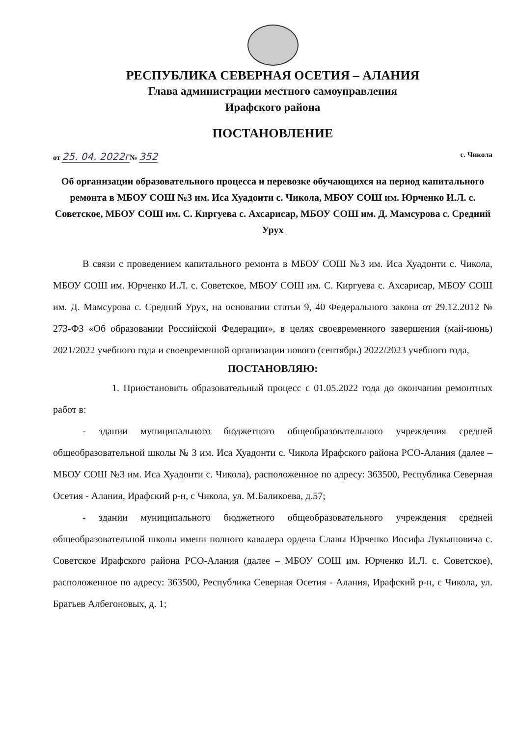РЕСПУБЛИКА СЕВЕРНАЯ ОСЕТИЯ – АЛАНИЯ
Глава администрации местного самоуправления
Ирафского района
ПОСТАНОВЛЕНИЕ
от 25. 04. 2022г№ 352 с. Чикола
Об организации образовательного процесса и перевозке обучающихся на период капитального ремонта в МБОУ СОШ №3 им. Иса Хуадонти с. Чикола, МБОУ СОШ им. Юрченко И.Л. с. Советское, МБОУ СОШ им. С. Киргуева с. Ахсарисар, МБОУ СОШ им. Д. Мамсурова с. Средний Урух
В связи с проведением капитального ремонта в МБОУ СОШ №3 им. Иса Хуадонти с. Чикола, МБОУ СОШ им. Юрченко И.Л. с. Советское, МБОУ СОШ им. С. Киргуева с. Ахсарисар, МБОУ СОШ им. Д. Мамсурова с. Средний Урух, на основании статьи 9, 40 Федерального закона от 29.12.2012 № 273-ФЗ «Об образовании Российской Федерации», в целях своевременного завершения (май-июнь) 2021/2022 учебного года и своевременной организации нового (сентябрь) 2022/2023 учебного года,
ПОСТАНОВЛЯЮ:
1. Приостановить образовательный процесс с 01.05.2022 года до окончания ремонтных работ в:
- здании муниципального бюджетного общеобразовательного учреждения средней общеобразовательной школы № 3 им. Иса Хуадонти с. Чикола Ирафского района РСО-Алания (далее – МБОУ СОШ №3 им. Иса Хуадонти с. Чикола), расположенное по адресу: 363500, Республика Северная Осетия - Алания, Ирафский р-н, с Чикола, ул. М.Баликоева, д.57;
- здании муниципального бюджетного общеобразовательного учреждения средней общеобразовательной школы имени полного кавалера ордена Славы Юрченко Иосифа Лукьяновича с. Советское Ирафского района РСО-Алания (далее – МБОУ СОШ им. Юрченко И.Л. с. Советское), расположенное по адресу: 363500, Республика Северная Осетия - Алания, Ирафский р-н, с Чикола, ул. Братьев Албегоновых, д. 1;